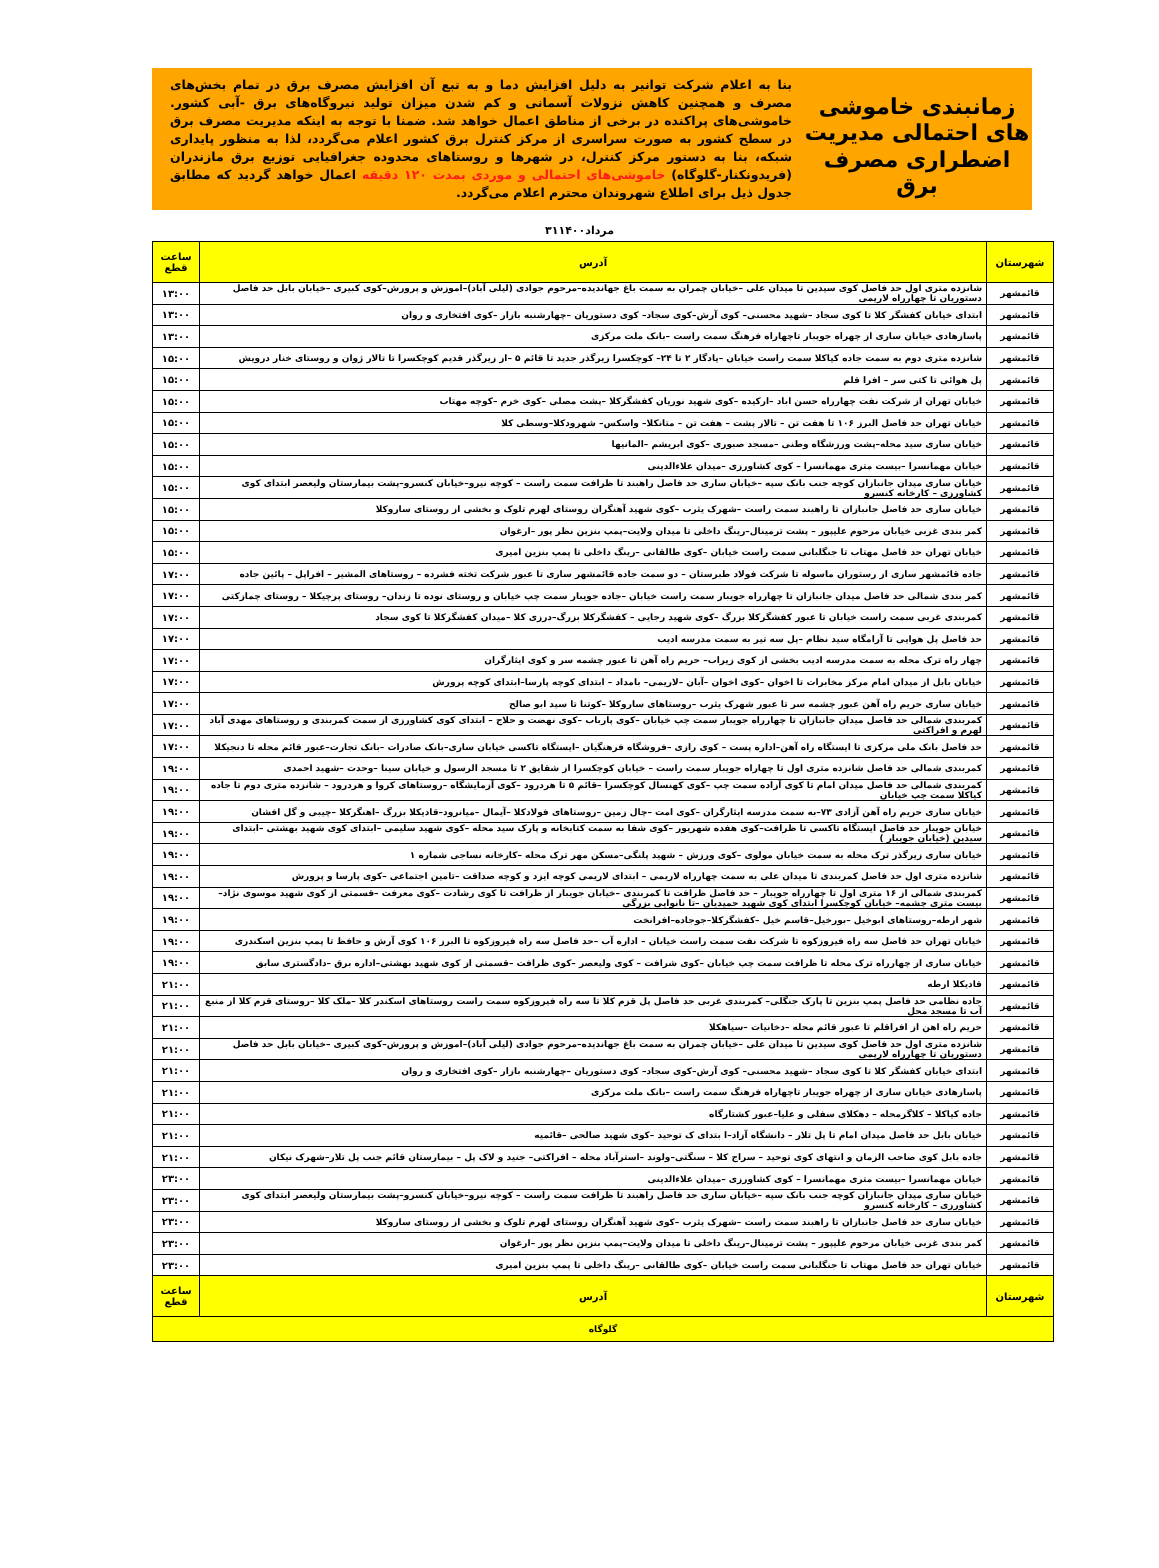زمانبندی خاموشی های احتمالی مدیریت اضطراری مصرف برق
بنا به اعلام شرکت توانیر به دلیل افزایش دما و به تبع آن افزایش مصرف برق در تمام بخش‌های مصرف و همچنین کاهش نزولات آسمانی و کم شدن میزان تولید نیروگاه‌های برق -آبی کشور. خاموشی‌های پراکنده در برخی از مناطق اعمال خواهد شد. ضمنا با توجه به اینکه مدیریت مصرف برق در سطح کشور به صورت سراسری از مرکز کنترل برق کشور اعلام می‌گردد، لذا به منظور پایداری شبکه، بنا به دستور مرکز کنترل، در شهرها و روستاهای محدوده جغرافیایی توزیع برق مازندران (فریدونکنار-گلوگاه) خاموشی‌های احتمالی و موردی بمدت ۱۲۰ دقیقه اعمال خواهد گردید که مطابق جدول ذیل برای اطلاع شهروندان محترم اعلام می‌گردد.
۳۱مرداد۱۴۰۰
| شهرستان | آدرس | ساعت قطع |
| --- | --- | --- |
| قائمشهر | شانزده متری اول حد فاصل کوی سیدین تا میدان علی –خیابان چمران به سمت باغ جهاندیده–مرحوم جوادی (لیلی آباد)–اموزش و پرورش–کوی کبیری –خیابان بابل حد فاصل دستوریان تا چهارراه لاریمی | ۱۳:۰۰ |
| قائمشهر | ابتدای خیابان کفشگر کلا تا کوی سجاد –شهید محسنی– کوی آرش–کوی سجاد– کوی دستوریان –چهارشنبه بازار –کوی افتخاری و روان | ۱۳:۰۰ |
| قائمشهر | پاسازهادی خیابان ساری از چهراه جویبار تاچهاراه فرهنگ سمت راست –بانک ملت مرکزی | ۱۳:۰۰ |
| قائمشهر | شانزده متری دوم به سمت جاده کیاکلا سمت راست خیابان –یادگار ۲ تا ۲۴– کوچکسرا زیرگذر جدید تا قائم ۵ –از زیرگذر قدیم کوچکسرا تا تالار ژوان و روستای خنار درویش | ۱۵:۰۰ |
| قائمشهر | پل هوائی تا کتی سر – افرا قلم | ۱۵:۰۰ |
| قائمشهر | خیابان تهران از شرکت نفت چهارراه حسن اباد –ارکیده –کوی شهید نوریان کفشگرکلا –پشت مصلی –کوی خرم –کوچه مهتاب | ۱۵:۰۰ |
| قائمشهر | خیابان تهران حد فاصل البرز ۱۰۶ تا هفت تن – تالار پشت – هفت تن – متانکلا– واسکس– شهرودکلا–وسطی کلا | ۱۵:۰۰ |
| قائمشهر | خیابان ساری سید محله–پشت ورزشگاه وطنی –مسجد صبوری –کوی ابریشم –المانیها | ۱۵:۰۰ |
| قائمشهر | خیابان مهمانسرا –بیست متری مهمانسرا – کوی کشاورزی –میدان علاءالدینی | ۱۵:۰۰ |
| قائمشهر | خیابان ساری میدان جانبازان کوچه جنب بانک سپه –خیابان ساری حد فاصل راهبند تا ظرافت سمت راست – کوچه نیرو–خیابان کنسرو–پشت بیمارستان ولیعصر ابتدای کوی کشاورزی – کارخانه کنسرو | ۱۵:۰۰ |
| قائمشهر | خیابان ساری حد فاصل جانبازان تا راهبند سمت راست –شهرک یثرب –کوی شهید آهنگران روستای لهرم تلوک و بخشی از روستای ساروکلا | ۱۵:۰۰ |
| قائمشهر | کمر بندی غربی خیابان مرحوم علیپور – پشت ترمینال–رینگ داخلی تا میدان ولایت–پمپ بنزین نظر پور –ارغوان | ۱۵:۰۰ |
| قائمشهر | خیابان تهران حد فاصل مهتاب تا جنگلبانی سمت راست خیابان –کوی طالقانی –رینگ داخلی تا پمپ بنزین امیری | ۱۵:۰۰ |
| قائمشهر | جاده قائمشهر ساری از رستوران ماسوله تا شرکت فولاد طبرستان – دو سمت جاده قائمشهر ساری تا عبور شرکت تخته فشرده – روستاهای المشیر – افراپل – پائین جاده | ۱۷:۰۰ |
| قائمشهر | کمر بندی شمالی حد فاصل میدان جانبازان تا چهارراه جویبار سمت راست خیابان –جاده جویبار سمت چپ خیابان و روستای نوده تا زندان– روستای پرچیکلا – روستای چمازکتی | ۱۷:۰۰ |
| قائمشهر | کمربندی غربی سمت راست خیابان تا عبور کفشگرکلا بزرگ –کوی شهید رجایی – کفشگرکلا بزرگ–درزی کلا –میدان کفشگرکلا تا کوی سجاد | ۱۷:۰۰ |
| قائمشهر | حد فاصل پل هوایی تا آرامگاه سید نظام –پل سه تیر به سمت مدرسه ادیب | ۱۷:۰۰ |
| قائمشهر | چهار راه ترک محله به سمت مدرسه ادیب بخشی از کوی زیراب– حریم راه آهن تا عبور چشمه سر و کوی ایثارگران | ۱۷:۰۰ |
| قائمشهر | خیابان بابل از میدان امام مرکز مخابرات تا اخوان –کوی اخوان –آبان –لاریمی– بامداد – ابتدای کوچه پارسا–ابتدای کوچه پرورش | ۱۷:۰۰ |
| قائمشهر | خیابان ساری حریم راه آهن عبور چشمه سر تا عبور شهرک یثرب –روستاهای ساروکلا –کوتنا تا سید ابو صالح | ۱۷:۰۰ |
| قائمشهر | کمربندی شمالی حد فاصل میدان جانبازان تا چهارراه جویبار سمت چپ خیابان –کوی پارباب –کوی نهضت و حلاج – ابتدای کوی کشاورزی از سمت کمربندی و روستاهای مهدی آباد لهرم و افراکتی | ۱۷:۰۰ |
| قائمشهر | حد فاصل بانک ملی مرکزی تا ایستگاه راه آهن–اداره پست – کوی رازی –فروشگاه فرهنگیان –ایستگاه تاکسی خیابان ساری–بانک صادرات –بانک تجارت–عبور قائم محله تا دنجیکلا | ۱۷:۰۰ |
| قائمشهر | کمربندی شمالی حد فاصل شانزده متری اول تا چهاراه جویبار سمت راست – خیابان کوچکسرا از شقایق ۲ تا مسجد الرسول و خیابان سینا –وحدت –شهید احمدی | ۱۹:۰۰ |
| قائمشهر | کمربندی شمالی حد فاصل میدان امام تا کوی آزاده سمت چپ –کوی کهنسال کوچکسرا –قائم ۵ تا هردرود –کوی آزمایشگاه –روستاهای کروا و هردرود – شانزده متری دوم تا جاده کیاکلا سمت چپ خیابان | ۱۹:۰۰ |
| قائمشهر | خیابان ساری حریم راه آهن آزادی ۷۳–به سمت مدرسه ایثارگران –کوی امت –چال زمین –روستاهای فولادکلا –آیمال –میانرود–قادیکلا بزرگ –اهنگرکلا –چیبی و گل افشان | ۱۹:۰۰ |
| قائمشهر | خیابان جویبار حد فاصل ایستگاه تاکسی تا ظرافت–کوی هفده شهریور –کوی شفا به سمت کتابخانه و پارک سید محله –کوی شهید سلیمی –ابتدای کوی شهید بهشتی –ابتدای سیدین (خیابان جویبار ) | ۱۹:۰۰ |
| قائمشهر | خیابان ساری زیرگذر ترک محله به سمت خیابان مولوی –کوی ورزش – شهید پلنگی–مسکن مهر ترک محله –کارخانه نساجی شماره ۱ | ۱۹:۰۰ |
| قائمشهر | شانزده متری اول حد فاصل کمربندی تا میدان علی به سمت چهارراه لاریمی – ابتدای لاریمی کوچه ایزد و کوچه صداقت –تامین اجتماعی –کوی پارسا و پرورش | ۱۹:۰۰ |
| قائمشهر | کمربندی شمالی از ۱۶ متری اول تا چهارراه جویبار – حد فاصل ظرافت تا کمربندی –خیابان جویبار از ظرافت تا کوی رشادت –کوی معرفت –قسمتی از کوی شهید موسوی نژاد–بیست متری چشمه– خیابان کوچکسرا ابتدای کوی شهید حمیدیان –تا نانوایی بزرگی | ۱۹:۰۰ |
| قائمشهر | شهر ارطه–روستاهای ابوخیل –بورخیل–قاسم خیل –کفشگرکلا–جوجاده–افرانخت | ۱۹:۰۰ |
| قائمشهر | خیابان تهران حد فاصل سه راه فیروزکوه تا شرکت نفت سمت راست خیابان – اداره آب –حد فاصل سه راه فیروزکوه تا البرز ۱۰۶ کوی آرش و حافظ تا پمپ بنزین اسکندری | ۱۹:۰۰ |
| قائمشهر | خیابان ساری از چهارراه ترک محله تا ظرافت سمت چپ خیابان –کوی شرافت – کوی ولیعصر –کوی ظرافت –قسمتی از کوی شهید بهشتی–اداره برق –دادگستری سابق | ۱۹:۰۰ |
| قائمشهر | قادیکلا ارطه | ۲۱:۰۰ |
| قائمشهر | جاده نظامی حد فاصل پمپ بنزین تا پارک جنگلی– کمربندی غربی حد فاصل پل قزم کلا تا سه راه فیروزکوه سمت راست روستاهای اسکندر کلا –ملک کلا –روستای قزم کلا از منبع آب تا مسجد محل | ۲۱:۰۰ |
| قائمشهر | حریم راه اهن از افراقلم تا عبور قائم محله –دخانیات –سیاهکلا | ۲۱:۰۰ |
| قائمشهر | شانزده متری اول حد فاصل کوی سیدین تا میدان علی –خیابان چمران به سمت باغ جهاندیده–مرحوم جوادی (لیلی آباد)–اموزش و پرورش–کوی کبیری –خیابان بابل حد فاصل دستوریان تا چهارراه لاریمی | ۲۱:۰۰ |
| قائمشهر | ابتدای خیابان کفشگر کلا تا کوی سجاد –شهید محسنی– کوی آرش–کوی سجاد– کوی دستوریان –چهارشنبه بازار –کوی افتخاری و روان | ۲۱:۰۰ |
| قائمشهر | پاسازهادی خیابان ساری از چهراه جویبار تاچهاراه فرهنگ سمت راست –بانک ملت مرکزی | ۲۱:۰۰ |
| قائمشهر | جاده کیاکلا – کلاگرمحله – دهکلای سفلی و علیا–عبور کشتارگاه | ۲۱:۰۰ |
| قائمشهر | خیابان بابل حد فاصل میدان امام تا پل تلار – دانشگاه آزاد–ا بتدای ک توحید –کوی شهید صالحی –قائمیه | ۲۱:۰۰ |
| قائمشهر | جاده بابل کوی صاحب الزمان و انتهای کوی توحید – سراج کلا – سنگتی–ولوند –استرآباد محله – افراکتی– جنید و لاک پل – بیمارستان قائم جنب پل تلار–شهرک نیکان | ۲۱:۰۰ |
| قائمشهر | خیابان مهمانسرا –بیست متری مهمانسرا – کوی کشاورزی –میدان علاءالدینی | ۲۳:۰۰ |
| قائمشهر | خیابان ساری میدان جانبازان کوچه جنب بانک سپه –خیابان ساری حد فاصل راهبند تا ظرافت سمت راست – کوچه نیرو–خیابان کنسرو–پشت بیمارستان ولیعصر ابتدای کوی کشاورزی – کارخانه کنسرو | ۲۳:۰۰ |
| قائمشهر | خیابان ساری حد فاصل جانبازان تا راهبند سمت راست –شهرک یثرب –کوی شهید آهنگران روستای لهرم تلوک و بخشی از روستای ساروکلا | ۲۳:۰۰ |
| قائمشهر | کمر بندی غربی خیابان مرحوم علیپور – پشت ترمینال–رینگ داخلی تا میدان ولایت–پمپ بنزین نظر پور –ارغوان | ۲۳:۰۰ |
| قائمشهر | خیابان تهران حد فاصل مهتاب تا جنگلبانی سمت راست خیابان –کوی طالقانی –رینگ داخلی تا پمپ بنزین امیری | ۲۳:۰۰ |
| شهرستان | آدرس | ساعت قطع |
| گلوگاه | | |